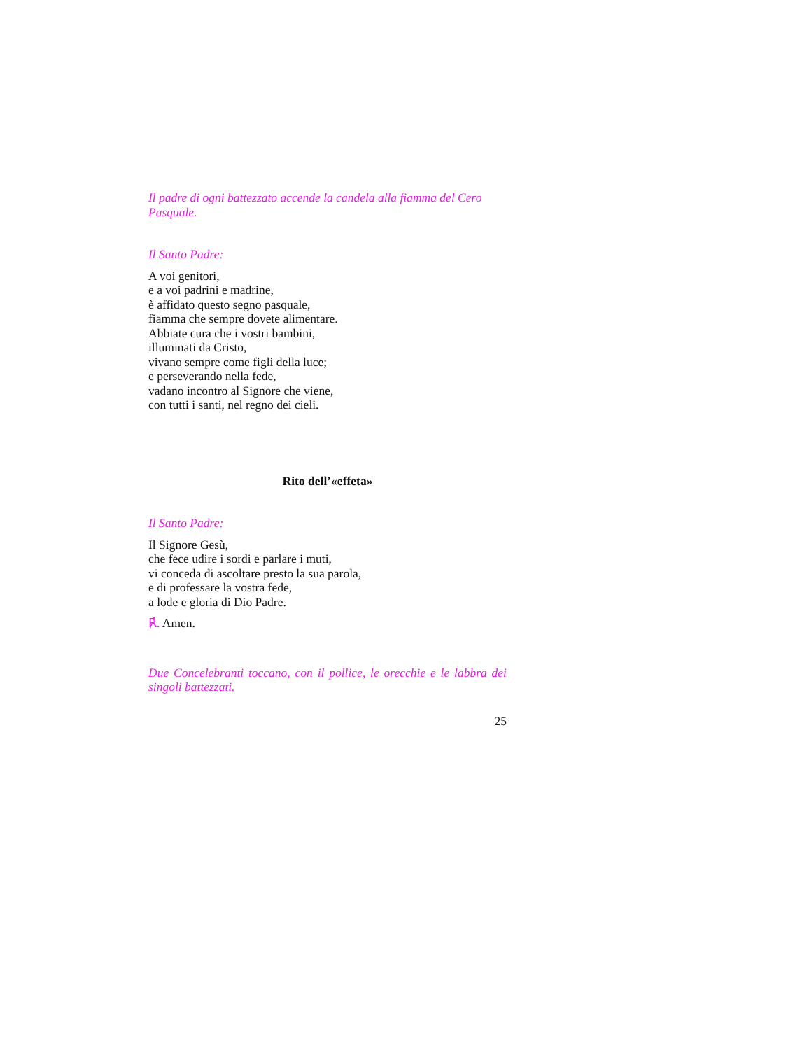Il padre di ogni battezzato accende la candela alla fiamma del Cero Pasquale.
Il Santo Padre:
A voi genitori,
e a voi padrini e madrine,
è affidato questo segno pasquale,
fiamma che sempre dovete alimentare.
Abbiate cura che i vostri bambini,
illuminati da Cristo,
vivano sempre come figli della luce;
e perseverando nella fede,
vadano incontro al Signore che viene,
con tutti i santi, nel regno dei cieli.
Rito dell’«effeta»
Il Santo Padre:
Il Signore Gesù,
che fece udire i sordi e parlare i muti,
vi conceda di ascoltare presto la sua parola,
e di professare la vostra fede,
a lode e gloria di Dio Padre.
℟. Amen.
Due Concelebranti toccano, con il pollice, le orecchie e le labbra dei singoli battezzati.
25